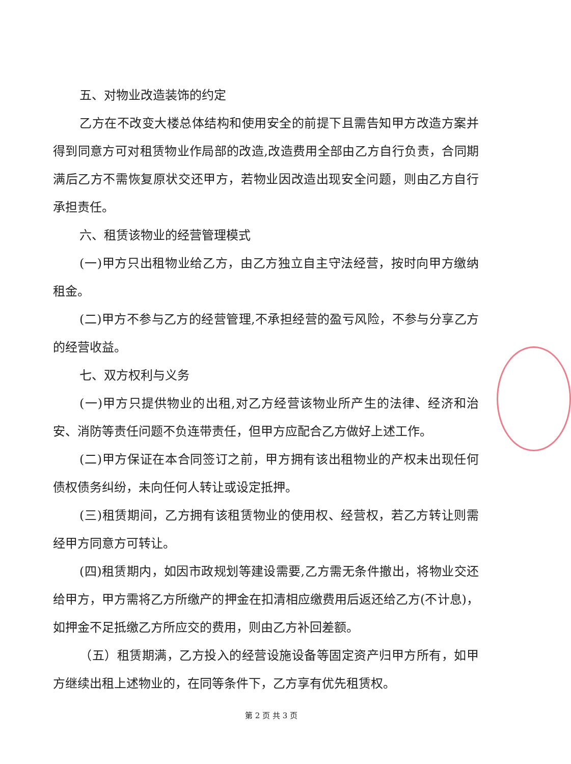五、对物业改造装饰的约定
乙方在不改变大楼总体结构和使用安全的前提下且需告知甲方改造方案并得到同意方可对租赁物业作局部的改造,改造费用全部由乙方自行负责，合同期满后乙方不需恢复原状交还甲方，若物业因改造出现安全问题，则由乙方自行承担责任。
六、租赁该物业的经营管理模式
(一)甲方只出租物业给乙方，由乙方独立自主守法经营，按时向甲方缴纳租金。
(二)甲方不参与乙方的经营管理,不承担经营的盈亏风险，不参与分享乙方的经营收益。
七、双方权利与义务
(一)甲方只提供物业的出租,对乙方经营该物业所产生的法律、经济和治安、消防等责任问题不负连带责任，但甲方应配合乙方做好上述工作。
(二)甲方保证在本合同签订之前，甲方拥有该出租物业的产权未出现任何债权债务纠纷，未向任何人转让或设定抵押。
(三)租赁期间，乙方拥有该租赁物业的使用权、经营权，若乙方转让则需经甲方同意方可转让。
(四)租赁期内，如因市政规划等建设需要,乙方需无条件撤出，将物业交还给甲方，甲方需将乙方所缴产的押金在扣清相应缴费用后返还给乙方(不计息)，如押金不足抵缴乙方所应交的费用，则由乙方补回差额。
（五）租赁期满，乙方投入的经营设施设备等固定资产归甲方所有，如甲方继续出租上述物业的，在同等条件下，乙方享有优先租赁权。
第 2 页 共 3 页